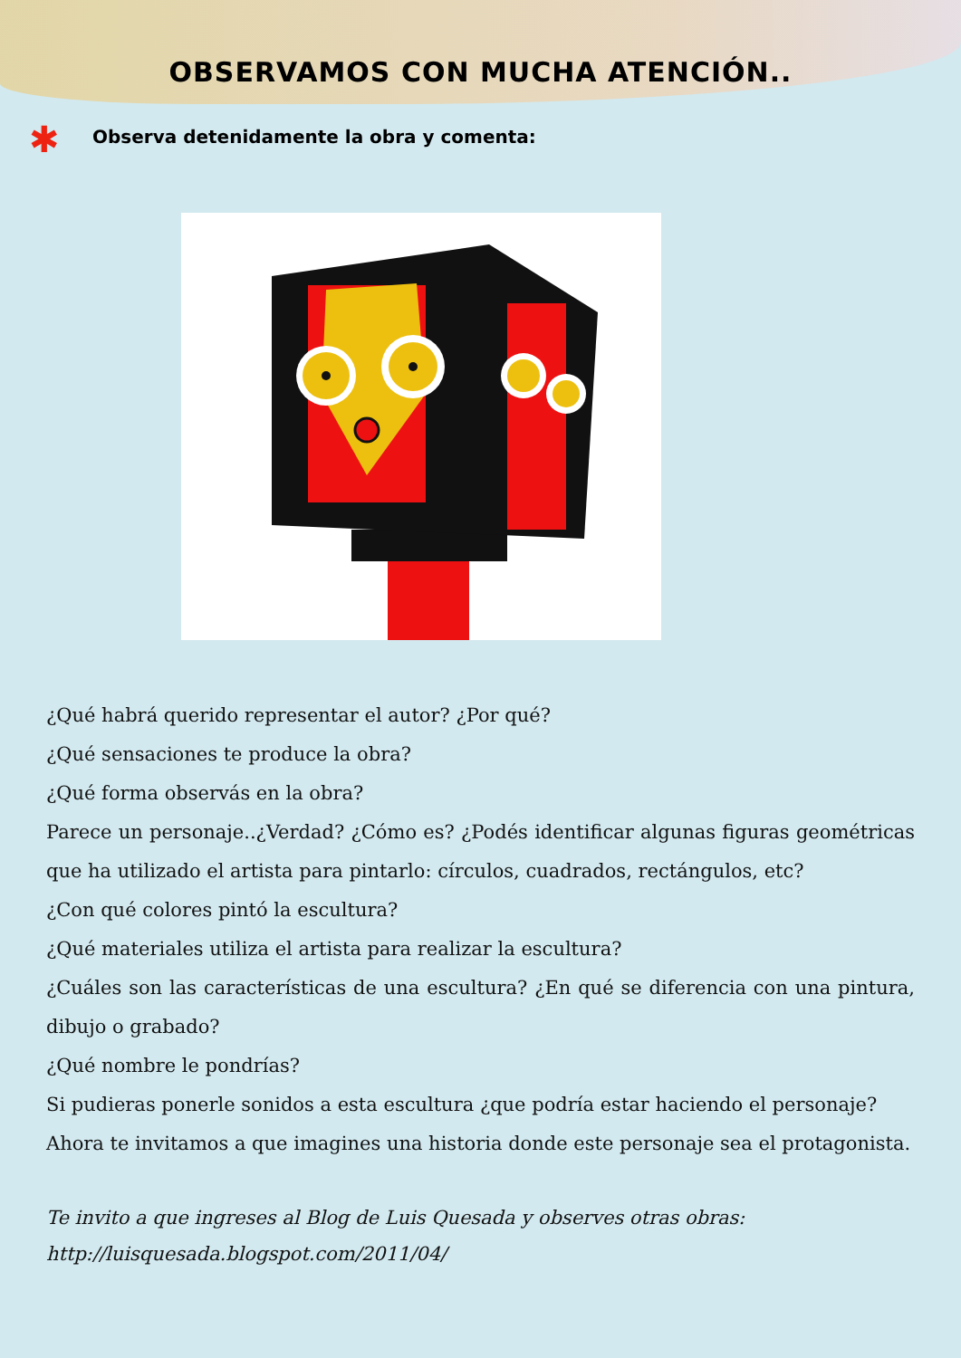OBSERVAMOS CON MUCHA ATENCIÓN..
✱ Observa detenidamente la obra y comenta:
¿Qué habrá querido representar el autor? ¿Por qué?
¿Qué sensaciones te produce la obra?
¿Qué forma observás en la obra?
Parece un personaje..¿Verdad? ¿Cómo es? ¿Podés identificar algunas figuras geométricas que ha utilizado el artista para pintarlo: círculos, cuadrados, rectángulos, etc?
¿Con qué colores pintó la escultura?
¿Qué materiales utiliza el artista para realizar la escultura?
¿Cuáles son las características de una escultura? ¿En qué se diferencia con una pintura, dibujo o grabado?
¿Qué nombre le pondrías?
Si pudieras ponerle sonidos a esta escultura ¿que podría estar haciendo el personaje?
Ahora te invitamos a que imagines una historia donde este personaje sea el protagonista.
Te invito a que ingreses al Blog de Luis Quesada y observes otras obras:
http://luisquesada.blogspot.com/2011/04/